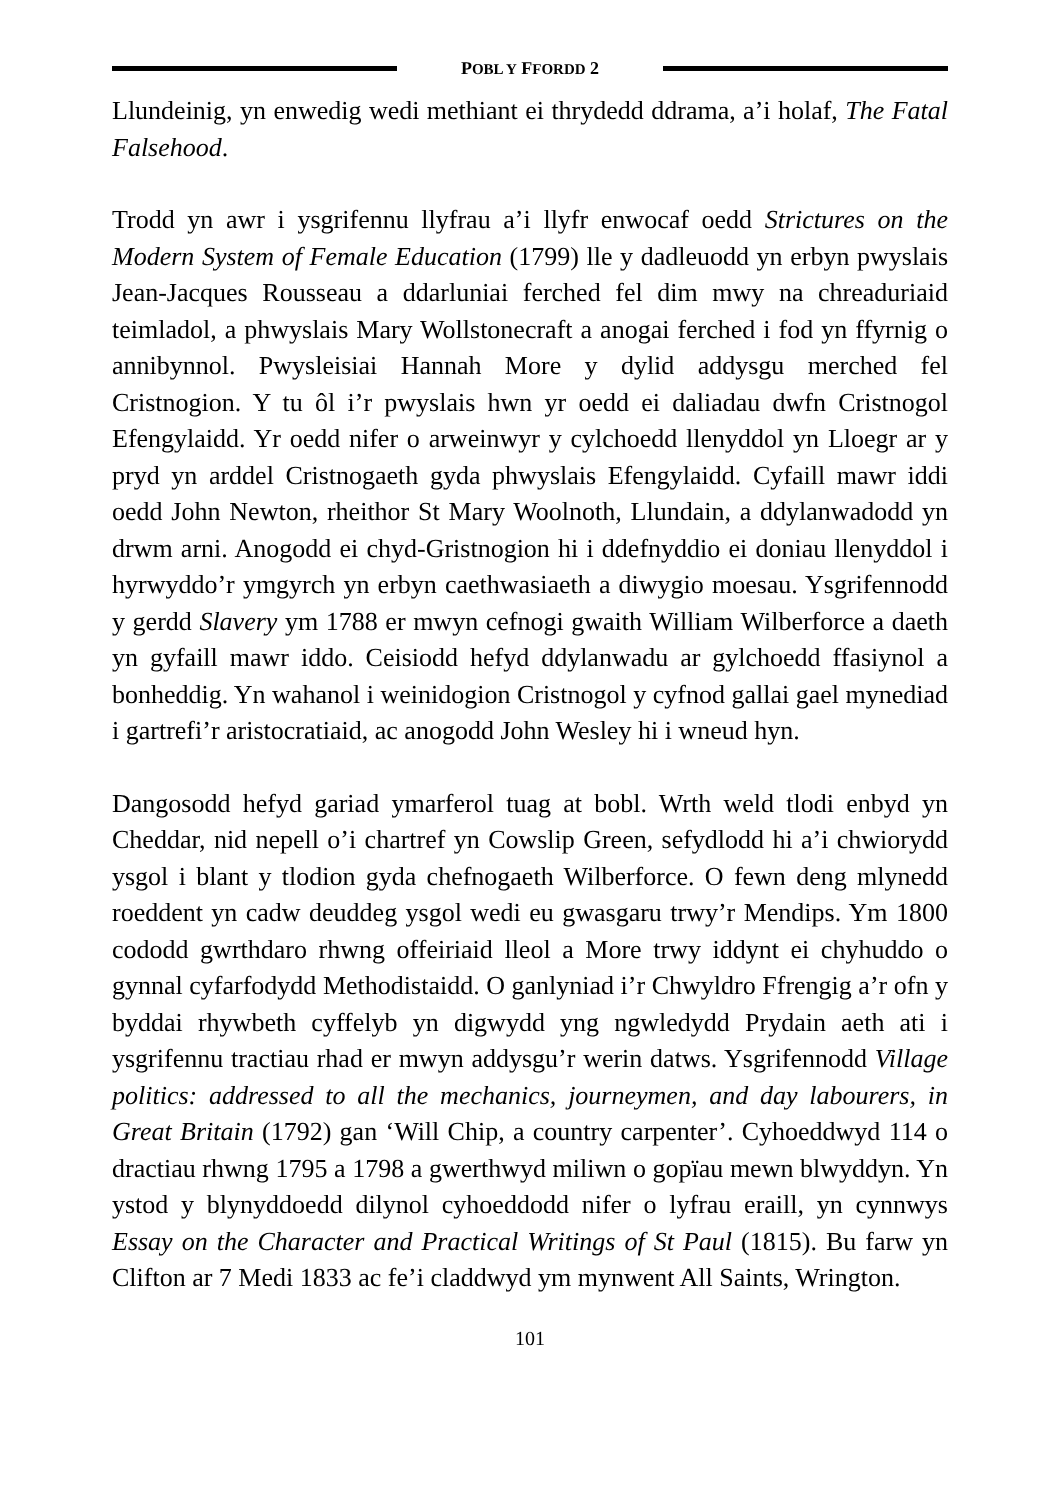POBL Y FFORDD 2
Llundeinig, yn enwedig wedi methiant ei thrydedd ddrama, a’i holaf, The Fatal Falsehood.
Trodd yn awr i ysgrifennu llyfrau a’i llyfr enwocaf oedd Strictures on the Modern System of Female Education (1799) lle y dadleuodd yn erbyn pwyslais Jean-Jacques Rousseau a ddarluniai ferched fel dim mwy na chreaduriaid teimladol, a phwyslais Mary Wollstonecraft a anogai ferched i fod yn ffyrnig o annibynnol. Pwysleisiai Hannah More y dylid addysgu merched fel Cristnogion. Y tu ôl i’r pwyslais hwn yr oedd ei daliadau dwfn Cristnogol Efengylaidd. Yr oedd nifer o arweinwyr y cylchoedd llenyddol yn Lloegr ar y pryd yn arddel Cristnogaeth gyda phwyslais Efengylaidd. Cyfaill mawr iddi oedd John Newton, rheithor St Mary Woolnoth, Llundain, a ddylanwadodd yn drwm arni. Anogodd ei chyd-Gristnogion hi i ddefnyddio ei doniau llenyddol i hyrwyddo’r ymgyrch yn erbyn caethwasiaeth a diwygio moesau. Ysgrifennodd y gerdd Slavery ym 1788 er mwyn cefnogi gwaith William Wilberforce a daeth yn gyfaill mawr iddo. Ceisiodd hefyd ddylanwadu ar gylchoedd ffasiynol a bonheddig. Yn wahanol i weinidogion Cristnogol y cyfnod gallai gael mynediad i gartrefi’r aristocratiaid, ac anogodd John Wesley hi i wneud hyn.
Dangosodd hefyd gariad ymarferol tuag at bobl. Wrth weld tlodi enbyd yn Cheddar, nid nepell o’i chartref yn Cowslip Green, sefydlodd hi a’i chwiorydd ysgol i blant y tlodion gyda chefnogaeth Wilberforce. O fewn deng mlynedd roeddent yn cadw deuddeg ysgol wedi eu gwasgaru trwy’r Mendips. Ym 1800 cododd gwrthdaro rhwng offeiriaid lleol a More trwy iddynt ei chyhuddo o gynnal cyfarfodydd Methodistaidd. O ganlyniad i’r Chwyldro Ffrengig a’r ofn y byddai rhywbeth cyffelyb yn digwydd yng ngwledydd Prydain aeth ati i ysgrifennu tractiau rhad er mwyn addysgu’r werin datws. Ysgrifennodd Village politics: addressed to all the mechanics, journeymen, and day labourers, in Great Britain (1792) gan ‘Will Chip, a country carpenter’. Cyhoeddwyd 114 o dractiau rhwng 1795 a 1798 a gwerthwyd miliwn o gopïau mewn blwyddyn. Yn ystod y blynyddoedd dilynol cyhoeddodd nifer o lyfrau eraill, yn cynnwys Essay on the Character and Practical Writings of St Paul (1815). Bu farw yn Clifton ar 7 Medi 1833 ac fe’i claddwyd ym mynwent All Saints, Wrington.
101